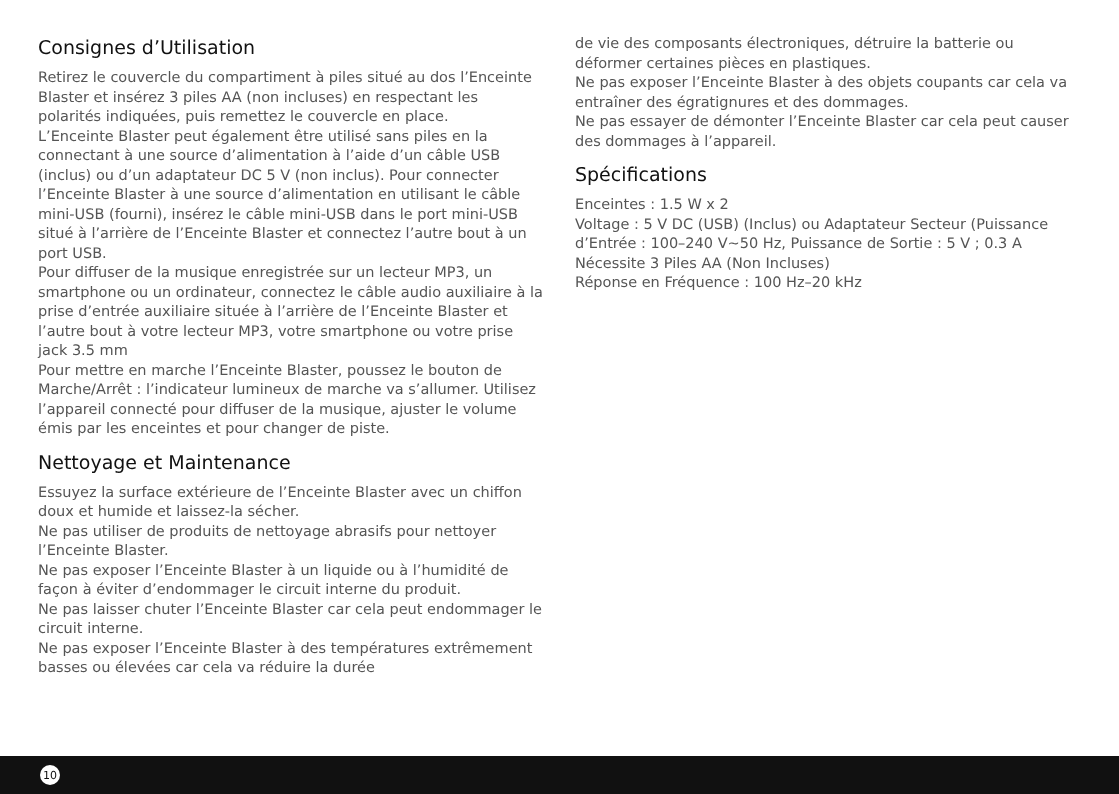Consignes d’Utilisation
Retirez le couvercle du compartiment à piles situé au dos l’Enceinte Blaster et insérez 3 piles AA (non incluses) en respectant les polarités indiquées, puis remettez le couvercle en place.
L’Enceinte Blaster peut également être utilisé sans piles en la connectant à une source d’alimentation à l’aide d’un câble USB (inclus) ou d’un adaptateur DC 5 V (non inclus). Pour connecter l’Enceinte Blaster à une source d’alimentation en utilisant le câble mini-USB (fourni), insérez le câble mini-USB dans le port mini-USB situé à l’arrière de l’Enceinte Blaster et connectez l’autre bout à un port USB.
Pour diffuser de la musique enregistrée sur un lecteur MP3, un smartphone ou un ordinateur, connectez le câble audio auxiliaire à la prise d’entrée auxiliaire située à l’arrière de l’Enceinte Blaster et l’autre bout à votre lecteur MP3, votre smartphone ou votre prise jack 3.5 mm
Pour mettre en marche l’Enceinte Blaster, poussez le bouton de Marche/Arrêt : l’indicateur lumineux de marche va s’allumer. Utilisez l’appareil connecté pour diffuser de la musique, ajuster le volume émis par les enceintes et pour changer de piste.
Nettoyage et Maintenance
Essuyez la surface extérieure de l’Enceinte Blaster avec un chiffon doux et humide et laissez-la sécher.
Ne pas utiliser de produits de nettoyage abrasifs pour nettoyer l’Enceinte Blaster.
Ne pas exposer l’Enceinte Blaster à un liquide ou à l’humidité de façon à éviter d’endommager le circuit interne du produit.
Ne pas laisser chuter l’Enceinte Blaster car cela peut endommager le circuit interne.
Ne pas exposer l’Enceinte Blaster à des températures extrêmement basses ou élevées car cela va réduire la durée
de vie des composants électroniques, détruire la batterie ou déformer certaines pièces en plastiques.
Ne pas exposer l’Enceinte Blaster à des objets coupants car cela va entraîner des égratignures et des dommages.
Ne pas essayer de démonter l’Enceinte Blaster car cela peut causer des dommages à l’appareil.
Spécifications
Enceintes : 1.5 W x 2
Voltage : 5 V DC (USB) (Inclus) ou Adaptateur Secteur (Puissance d’Entrée : 100–240 V~50 Hz, Puissance de Sortie : 5 V ; 0.3 A
Nécessite 3 Piles AA (Non Incluses)
Réponse en Fréquence : 100 Hz–20 kHz
10